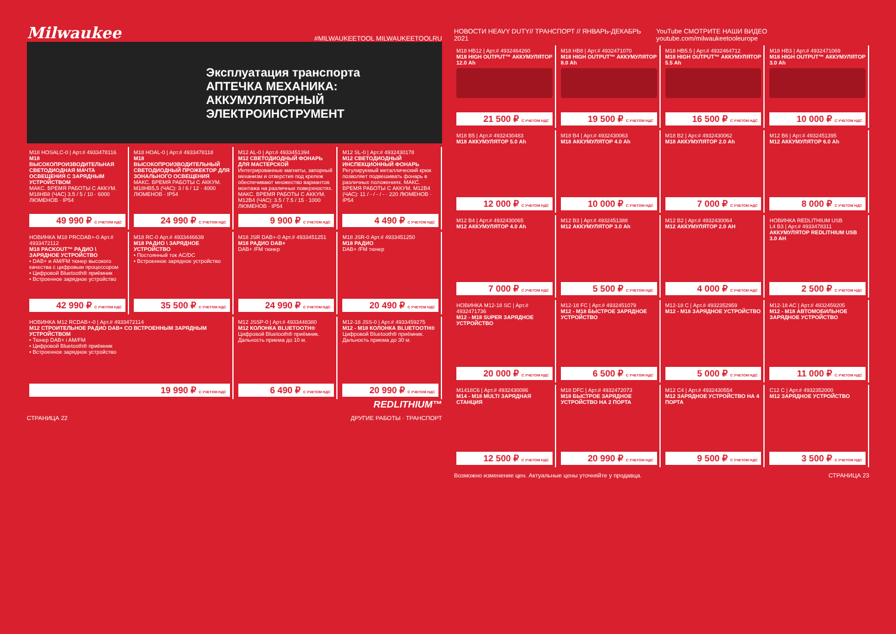Milwaukee #MILWAUKEETOOL MILWAUKEETOOLRU
Эксплуатация транспорта
АПТЕЧКА МЕХАНИКА: АККУМУЛЯТОРНЫЙ ЭЛЕКТРОИНСТРУМЕНТ
M18 HOSALC-0 | Арт.# 4933478116
M18 ВЫСОКОПРОИЗВОДИТЕЛЬНАЯ СВЕТОДИОДНАЯ МАЧТА ОСВЕЩЕНИЯ С ЗАРЯДНЫМ УСТРОЙСТВОМ
МАКС. ВРЕМЯ РАБОТЫ С АККУМ. M18HB8 (ЧАС) 3.5 / 5 / 10 · 6000 ЛЮМЕНОВ · IP54
49 990 ₽ С УЧЕТОМ НДС
M18 HOAL-0 | Арт.# 4933478118
M18 ВЫСОКОПРОИЗВОДИТЕЛЬНЫЙ СВЕТОДИОДНЫЙ ПРОЖЕКТОР ДЛЯ ЗОНАЛЬНОГО ОСВЕЩЕНИЯ
МАКС. ВРЕМЯ РАБОТЫ С АККУМ. M18HB5,5 (ЧАС): 3 / 6 / 12 · 4000 ЛЮМЕНОВ · IP54
24 990 ₽ С УЧЕТОМ НДС
M12 AL-0 | Арт.# 4933451394
M12 СВЕТОДИОДНЫЙ ФОНАРЬ ДЛЯ МАСТЕРСКОЙ
Интегрированные магниты, запорный механизм и отверстия под крепеж обеспечивают множество вариантов монтажа на различных поверхностях. МАКС. ВРЕМЯ РАБОТЫ С АККУМ. M12B4 (ЧАС): 3.5 / 7.5 / 15 · 1000 ЛЮМЕНОВ · IP54
9 900 ₽ С УЧЕТОМ НДС
M12 SL-0 | Арт.# 4932430178
M12 СВЕТОДИОДНЫЙ ИНСПЕКЦИОННЫЙ ФОНАРЬ
Регулируемый металлический крюк позволяет подвешивать фонарь в различных положениях. МАКС. ВРЕМЯ РАБОТЫ С АККУМ. M12B4 (ЧАС): 11 / - / - / - · 220 ЛЮМЕНОВ · IP54
4 490 ₽ С УЧЕТОМ НДС
НОВИНКА M18 PRCDAB+-0 Арт.# 4933472112
M18 PACKOUT™ РАДИО \ ЗАРЯДНОЕ УСТРОЙСТВО
• DAB+ и AM/FM тюнер высокого качества с цифровым процессором
• Цифровой Bluetooth® приёмник
• Встроенное зарядное устройство
42 990 ₽ С УЧЕТОМ НДС
M18 RC-0 Арт.# 4933446639
M18 РАДИО \ ЗАРЯДНОЕ УСТРОЙСТВО
• Постоянный ток AC/DC
• Встроенное зарядное устройство
35 500 ₽ С УЧЕТОМ НДС
M18 JSR DAB+-0 Арт.# 4933451251
M18 РАДИО DAB+
DAB+ /FM тюнер
24 990 ₽ С УЧЕТОМ НДС
M18 JSR-0 Арт.# 4933451250
M18 РАДИО
DAB+ /FM тюнер
20 490 ₽ С УЧЕТОМ НДС
НОВИНКА M12 RCDAB+-0 | Арт.# 4933472114
M12 СТРОИТЕЛЬНОЕ РАДИО DAB+ СО ВСТРОЕННЫМ ЗАРЯДНЫМ УСТРОЙСТВОМ
• Тюнер DAB+ i AM/FM
• Цифровой Bluetooth® приёмник
• Встроенное зарядное устройство
19 990 ₽ С УЧЕТОМ НДС
M12 JSSP-0 | Арт.# 4933448380
M12 КОЛОНКА BLUETOOTH®
Цифровой Bluetooth® приёмник. Дальность приема до 10 м.
6 490 ₽ С УЧЕТОМ НДС
M12-18 JSS-0 | Арт.# 4933459275
M12 - M18 КОЛОНКА BLUETOOTH®
Цифровой Bluetooth® приёмник. Дальность приема до 30 м.
20 990 ₽ С УЧЕТОМ НДС
REDLITHIUM™
СТРАНИЦА 22 ДРУГИЕ РАБОТЫ · ТРАНСПОРТ
НОВОСТИ HEAVY DUTY// ТРАНСПОРТ // ЯНВАРЬ-ДЕКАБРЬ 2021 YouTube СМОТРИТЕ НАШИ ВИДЕО youtube.com/milwaukeetooleurope
M18 HB12 | Арт.# 4932464260
M18 HIGH OUTPUT™ АККУМУЛЯТОР 12.0 Ah
21 500 ₽ С УЧЕТОМ НДС
M18 HB8 | Арт.# 4932471070
M18 HIGH OUTPUT™ АККУМУЛЯТОР 8.0 Ah
19 500 ₽ С УЧЕТОМ НДС
M18 HB5.5 | Арт.# 4932464712
M18 HIGH OUTPUT™ АККУМУЛЯТОР 5.5 Ah
16 500 ₽ С УЧЕТОМ НДС
M18 HB3 | Арт.# 4932471069
M18 HIGH OUTPUT™ АККУМУЛЯТОР 3.0 Ah
10 000 ₽ С УЧЕТОМ НДС
M18 B5 | Арт.# 4932430483
M18 АККУМУЛЯТОР 5.0 Ah
12 000 ₽ С УЧЕТОМ НДС
M18 B4 | Арт.# 4932430063
M18 АККУМУЛЯТОР 4.0 Ah
10 000 ₽ С УЧЕТОМ НДС
M18 B2 | Арт.# 4932430062
M18 АККУМУЛЯТОР 2.0 Ah
7 000 ₽ С УЧЕТОМ НДС
M12 B6 | Арт.# 4932451395
M12 АККУМУЛЯТОР 6.0 Ah
8 000 ₽ С УЧЕТОМ НДС
M12 B4 | Арт.# 4932430065
M12 АККУМУЛЯТОР 4.0 Ah
7 000 ₽ С УЧЕТОМ НДС
M12 B3 | Арт.# 4932451388
M12 АККУМУЛЯТОР 3.0 Ah
5 500 ₽ С УЧЕТОМ НДС
M12 B2 | Арт.# 4932430064
M12 АККУМУЛЯТОР 2.0 AH
4 000 ₽ С УЧЕТОМ НДС
НОВИНКА REDLITHIUM USB
L4 B3 | Арт.# 4933478311
АККУМУЛЯТОР REDLITHIUM USB 3.0 AH
2 500 ₽ С УЧЕТОМ НДС
НОВИНКА M12-18 SC | Арт.# 4932471736
M12 - M18 SUPER ЗАРЯДНОЕ УСТРОЙСТВО
20 000 ₽ С УЧЕТОМ НДС
M12-18 FC | Арт.# 4932451079
M12 - M18 БЫСТРОЕ ЗАРЯДНОЕ УСТРОЙСТВО
6 500 ₽ С УЧЕТОМ НДС
M12-18 C | Арт.# 4932352959
M12 - M18 ЗАРЯДНОЕ УСТРОЙСТВО
5 000 ₽ С УЧЕТОМ НДС
M12-18 AC | Арт.# 4932459205
M12 - M18 АВТОМОБИЛЬНОЕ ЗАРЯДНОЕ УСТРОЙСТВО
11 000 ₽ С УЧЕТОМ НДС
M1418C6 | Арт.# 4932430086
M14 - M18 MULTI ЗАРЯДНАЯ СТАНЦИЯ
12 500 ₽ С УЧЕТОМ НДС
M18 DFC | Арт.# 4932472073
M18 БЫСТРОЕ ЗАРЯДНОЕ УСТРОЙСТВО НА 2 ПОРТА
20 990 ₽ С УЧЕТОМ НДС
M12 C4 | Арт.# 4932430554
M12 ЗАРЯДНОЕ УСТРОЙСТВО НА 4 ПОРТА
9 500 ₽ С УЧЕТОМ НДС
C12 C | Арт.# 4932352000
M12 ЗАРЯДНОЕ УСТРОЙСТВО
3 500 ₽ С УЧЕТОМ НДС
Возможно изменение цен. Актуальные цены уточняйте у продавца. СТРАНИЦА 23